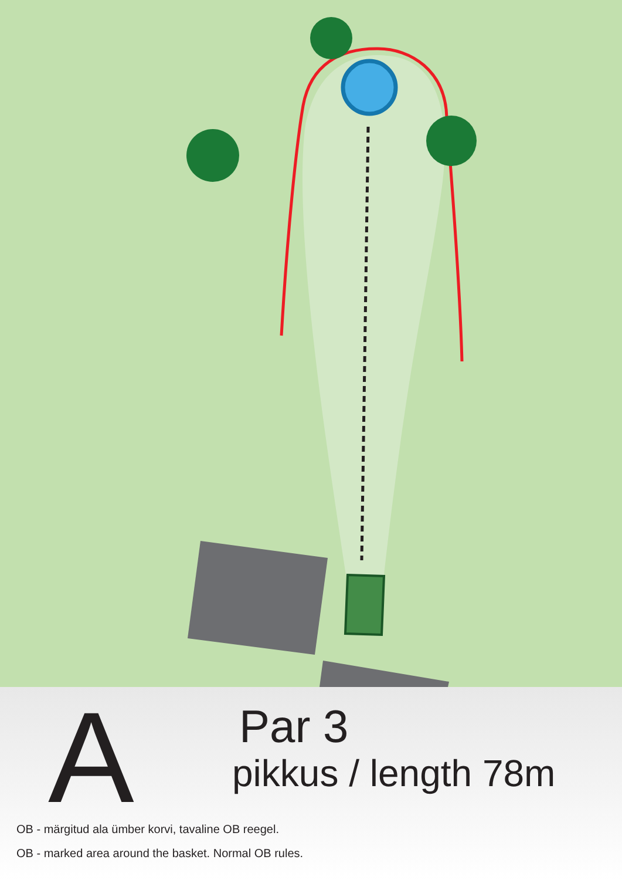A Par 3
pikkus / length 78m
OB - märgitud ala ümber korvi, tavaline OB reegel.
OB - marked area around the basket. Normal OB rules.